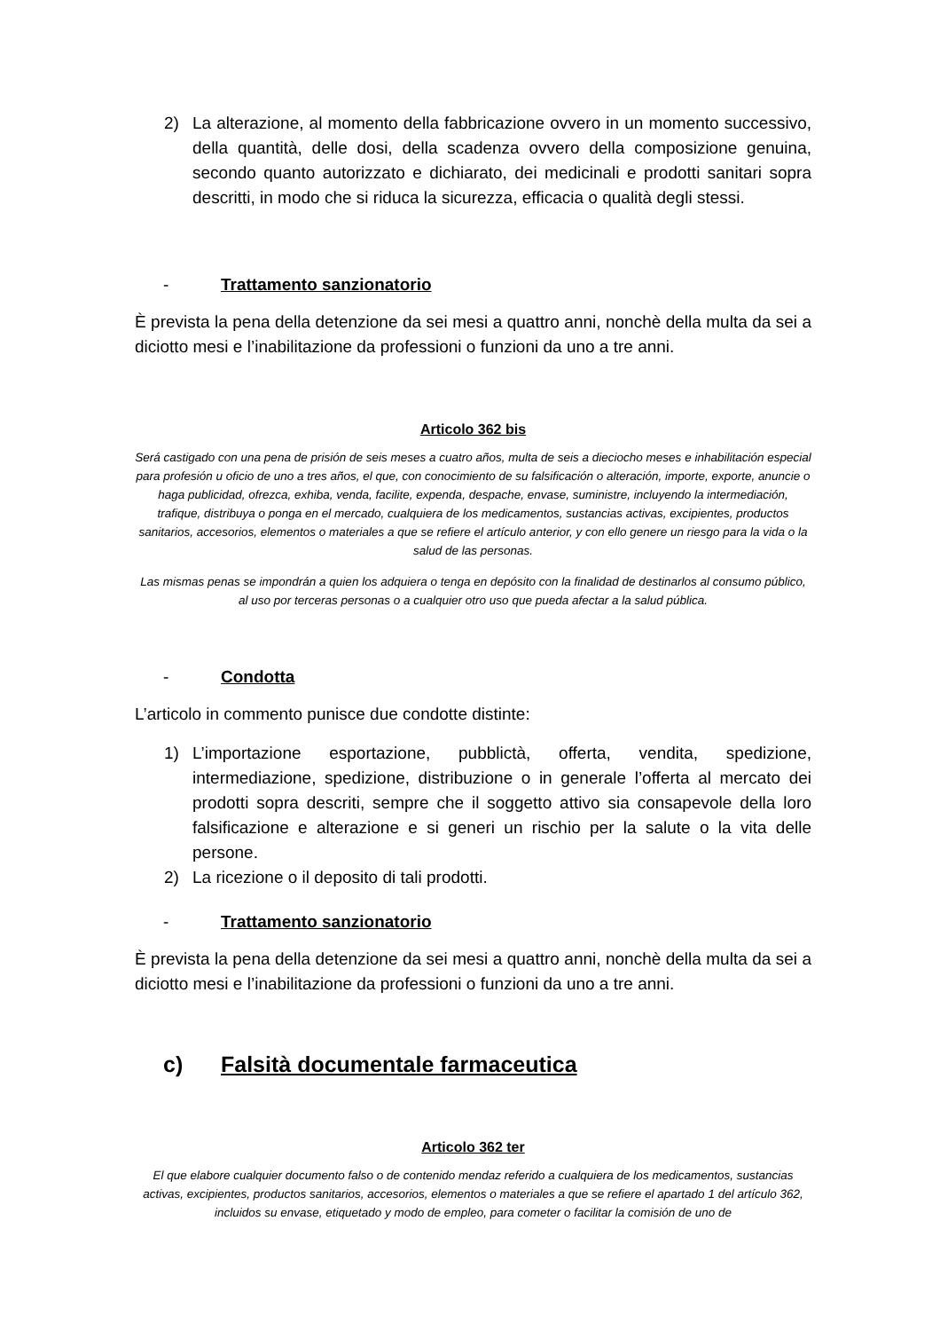2) La alterazione, al momento della fabbricazione ovvero in un momento successivo, della quantità, delle dosi, della scadenza ovvero della composizione genuina, secondo quanto autorizzato e dichiarato, dei medicinali e prodotti sanitari sopra descritti, in modo che si riduca la sicurezza, efficacia o qualità degli stessi.
- Trattamento sanzionatorio
È prevista la pena della detenzione da sei mesi a quattro anni, nonchè della multa da sei a diciotto mesi e l’inabilitazione da professioni o funzioni da uno a tre anni.
Articolo 362 bis
Será castigado con una pena de prisión de seis meses a cuatro años, multa de seis a dieciocho meses e inhabilitación especial para profesión u oficio de uno a tres años, el que, con conocimiento de su falsificación o alteración, importe, exporte, anuncie o haga publicidad, ofrezca, exhiba, venda, facilite, expenda, despache, envase, suministre, incluyendo la intermediación, trafique, distribuya o ponga en el mercado, cualquiera de los medicamentos, sustancias activas, excipientes, productos sanitarios, accesorios, elementos o materiales a que se refiere el artículo anterior, y con ello genere un riesgo para la vida o la salud de las personas.
Las mismas penas se impondrán a quien los adquiera o tenga en depósito con la finalidad de destinarlos al consumo público, al uso por terceras personas o a cualquier otro uso que pueda afectar a la salud pública.
- Condotta
L’articolo in commento punisce due condotte distinte:
1) L’importazione esportazione, pubblictà, offerta, vendita, spedizione, intermediazione, spedizione, distribuzione o in generale l’offerta al mercato dei prodotti sopra descriti, sempre che il soggetto attivo sia consapevole della loro falsificazione e alterazione e si generi un rischio per la salute o la vita delle persone.
2) La ricezione o il deposito di tali prodotti.
- Trattamento sanzionatorio
È prevista la pena della detenzione da sei mesi a quattro anni, nonchè della multa da sei a diciotto mesi e l’inabilitazione da professioni o funzioni da uno a tre anni.
c) Falsità documentale farmaceutica
Articolo 362 ter
El que elabore cualquier documento falso o de contenido mendaz referido a cualquiera de los medicamentos, sustancias activas, excipientes, productos sanitarios, accesorios, elementos o materiales a que se refiere el apartado 1 del artículo 362, incluidos su envase, etiquetado y modo de empleo, para cometer o facilitar la comisión de uno de